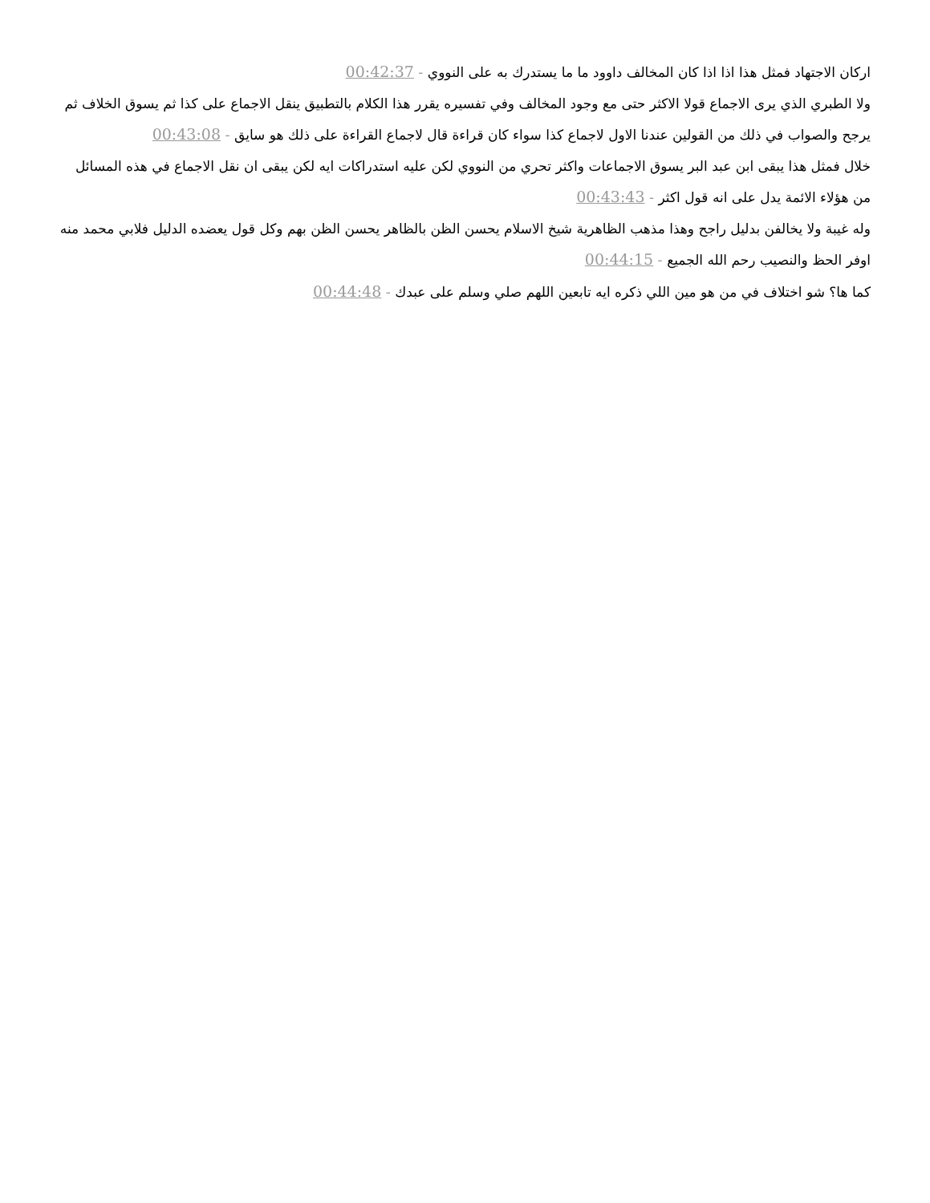اركان الاجتهاد فمثل هذا اذا اذا كان المخالف داوود ما ما يستدرك به على النووي - 00:42:37
ولا الطبري الذي يرى الاجماع قولا الاكثر حتى مع وجود المخالف وفي تفسيره يقرر هذا الكلام بالتطبيق ينقل الاجماع على كذا ثم يسوق الخلاف ثم يرجح والصواب في ذلك من القولين عندنا الاول لاجماع كذا سواء كان قراءة قال لاجماع القراءة على ذلك هو سايق - 00:43:08
خلال فمثل هذا يبقى ابن عبد البر يسوق الاجماعات واكثر تحري من النووي لكن عليه استدراكات ايه لكن يبقى ان نقل الاجماع في هذه المسائل من هؤلاء الائمة يدل على انه قول اكثر - 00:43:43
وله غيبة ولا يخالفن بدليل راجح وهذا مذهب الظاهرية شيخ الاسلام يحسن الظن بالظاهر يحسن الظن بهم وكل قول يعضده الدليل فلابي محمد منه اوفر الحظ والنصيب رحم الله الجميع - 00:44:15
كما ها؟ شو اختلاف في من هو مين اللي ذكره ايه تابعين اللهم صلي وسلم على عبدك - 00:44:48